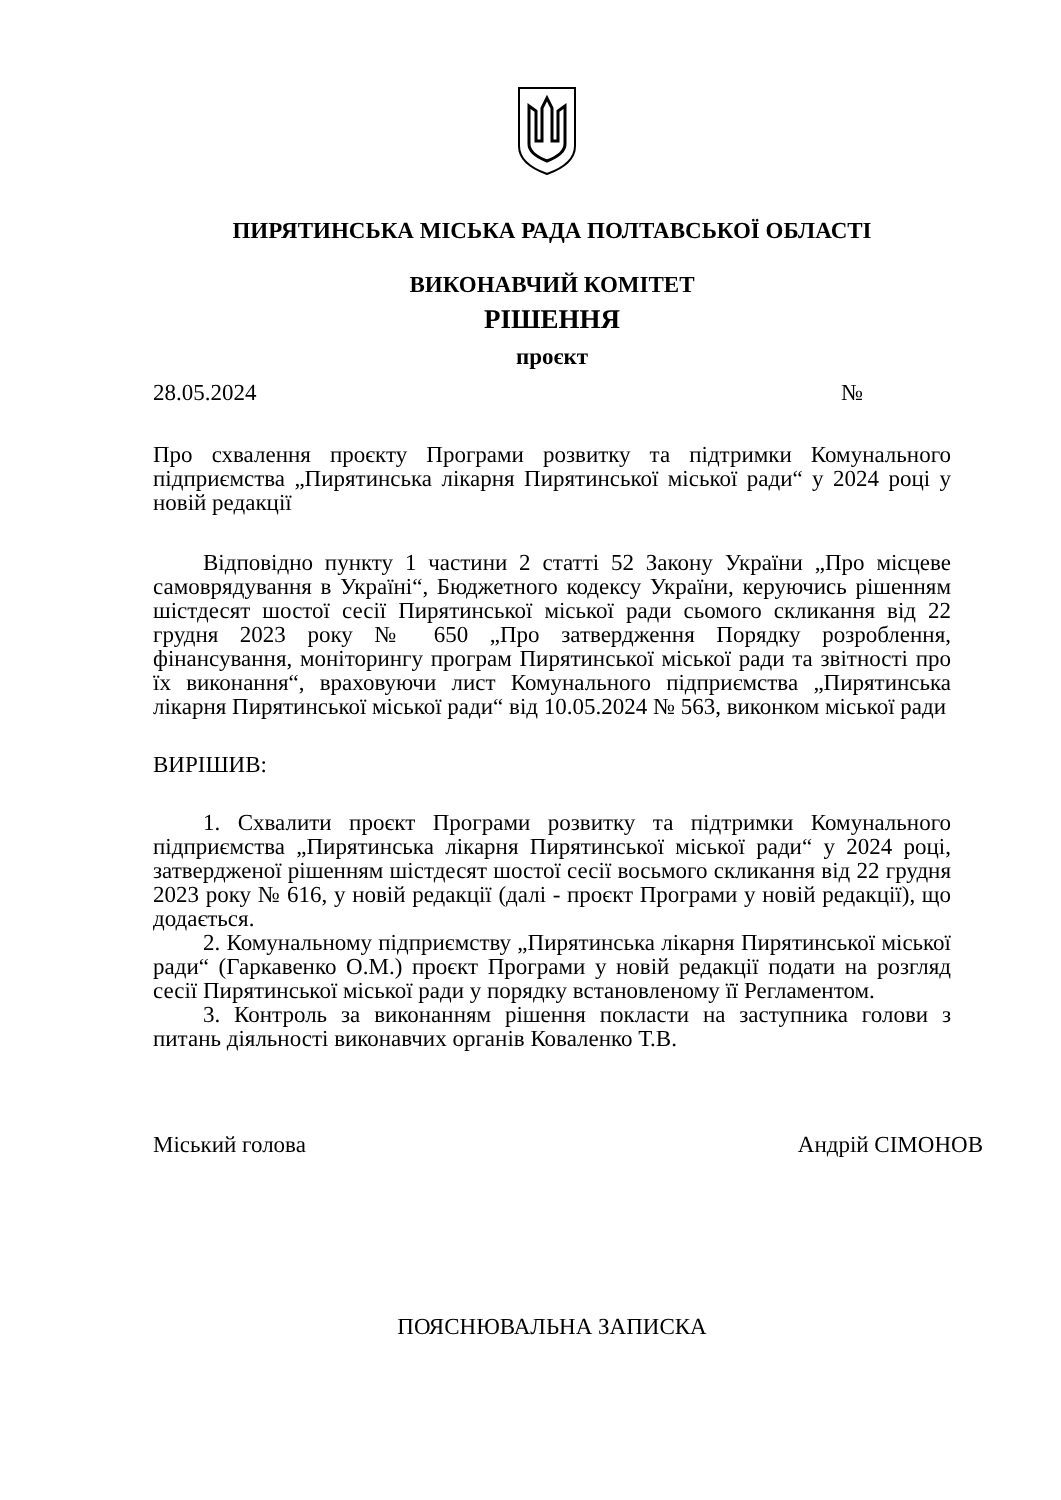ПИРЯТИНСЬКА МІСЬКА РАДА ПОЛТАВСЬКОЇ ОБЛАСТІ
ВИКОНАВЧИЙ КОМІТЕТ
РІШЕННЯ
проєкт
28.05.2024 №
Про схвалення проєкту Програми розвитку та підтримки Комунального підприємства „Пирятинська лікарня Пирятинської міської ради“ у 2024 році у новій редакції
Відповідно пункту 1 частини 2 статті 52 Закону України „Про місцеве самоврядування в Україні“, Бюджетного кодексу України, керуючись рішенням шістдесят шостої сесії Пирятинської міської ради сьомого скликання від 22 грудня 2023 року № 650 „Про затвердження Порядку розроблення, фінансування, моніторингу програм Пирятинської міської ради та звітності про їх виконання“, враховуючи лист Комунального підприємства „Пирятинська лікарня Пирятинської міської ради“ від 10.05.2024 № 563, виконком міської ради
ВИРІШИВ:
1. Схвалити проєкт Програми розвитку та підтримки Комунального підприємства „Пирятинська лікарня Пирятинської міської ради“ у 2024 році, затвердженої рішенням шістдесят шостої сесії восьмого скликання від 22 грудня 2023 року № 616, у новій редакції (далі - проєкт Програми у новій редакції), що додається.
2. Комунальному підприємству „Пирятинська лікарня Пирятинської міської ради“ (Гаркавенко О.М.) проєкт Програми у новій редакції подати на розгляд сесії Пирятинської міської ради у порядку встановленому її Регламентом.
3. Контроль за виконанням рішення покласти на заступника голови з питань діяльності виконавчих органів Коваленко Т.В.
Міський голова Андрій СІМОНОВ
ПОЯСНЮВАЛЬНА ЗАПИСКА